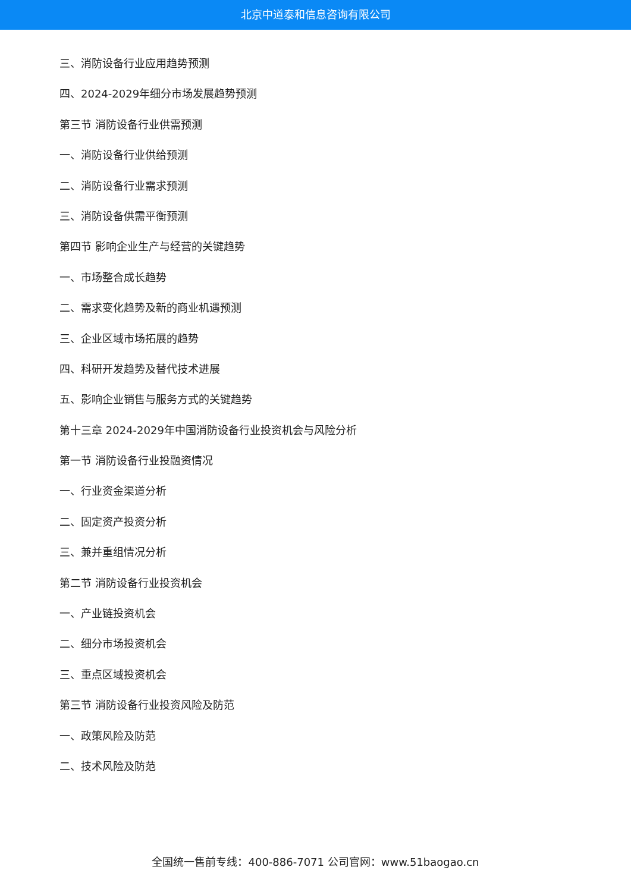北京中道泰和信息咨询有限公司
三、消防设备行业应用趋势预测
四、2024-2029年细分市场发展趋势预测
第三节 消防设备行业供需预测
一、消防设备行业供给预测
二、消防设备行业需求预测
三、消防设备供需平衡预测
第四节 影响企业生产与经营的关键趋势
一、市场整合成长趋势
二、需求变化趋势及新的商业机遇预测
三、企业区域市场拓展的趋势
四、科研开发趋势及替代技术进展
五、影响企业销售与服务方式的关键趋势
第十三章 2024-2029年中国消防设备行业投资机会与风险分析
第一节 消防设备行业投融资情况
一、行业资金渠道分析
二、固定资产投资分析
三、兼并重组情况分析
第二节 消防设备行业投资机会
一、产业链投资机会
二、细分市场投资机会
三、重点区域投资机会
第三节 消防设备行业投资风险及防范
一、政策风险及防范
二、技术风险及防范
全国统一售前专线：400-886-7071 公司官网：www.51baogao.cn